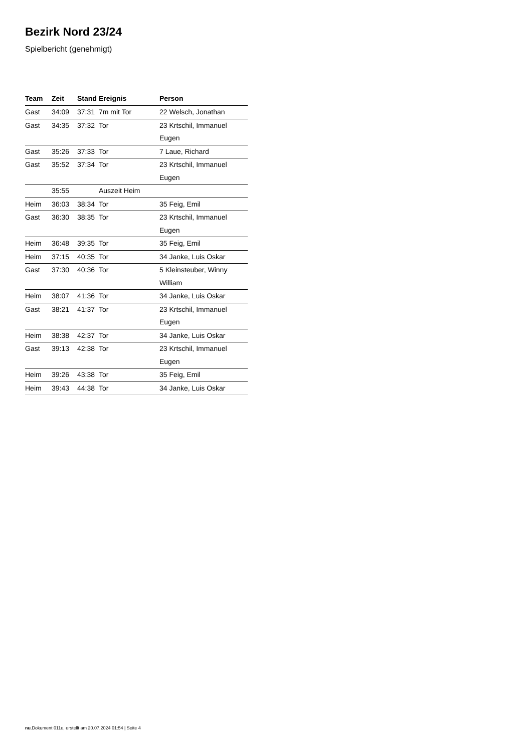Bezirk Nord 23/24
Spielbericht (genehmigt)
| Team | Zeit | Stand | Ereignis | Person |
| --- | --- | --- | --- | --- |
| Gast | 34:09 | 37:31 | 7m mit Tor | 22 Welsch, Jonathan |
| Gast | 34:35 | 37:32 | Tor | 23 Krtschil, Immanuel Eugen |
| Gast | 35:26 | 37:33 | Tor | 7 Laue, Richard |
| Gast | 35:52 | 37:34 | Tor | 23 Krtschil, Immanuel Eugen |
| | 35:55 | | Auszeit Heim | |
| Heim | 36:03 | 38:34 | Tor | 35 Feig, Emil |
| Gast | 36:30 | 38:35 | Tor | 23 Krtschil, Immanuel Eugen |
| Heim | 36:48 | 39:35 | Tor | 35 Feig, Emil |
| Heim | 37:15 | 40:35 | Tor | 34 Janke, Luis Oskar |
| Gast | 37:30 | 40:36 | Tor | 5 Kleinsteuber, Winny William |
| Heim | 38:07 | 41:36 | Tor | 34 Janke, Luis Oskar |
| Gast | 38:21 | 41:37 | Tor | 23 Krtschil, Immanuel Eugen |
| Heim | 38:38 | 42:37 | Tor | 34 Janke, Luis Oskar |
| Gast | 39:13 | 42:38 | Tor | 23 Krtschil, Immanuel Eugen |
| Heim | 39:26 | 43:38 | Tor | 35 Feig, Emil |
| Heim | 39:43 | 44:38 | Tor | 34 Janke, Luis Oskar |
nu.Dokument 011e, erstellt am 20.07.2024 01:54 | Seite 4